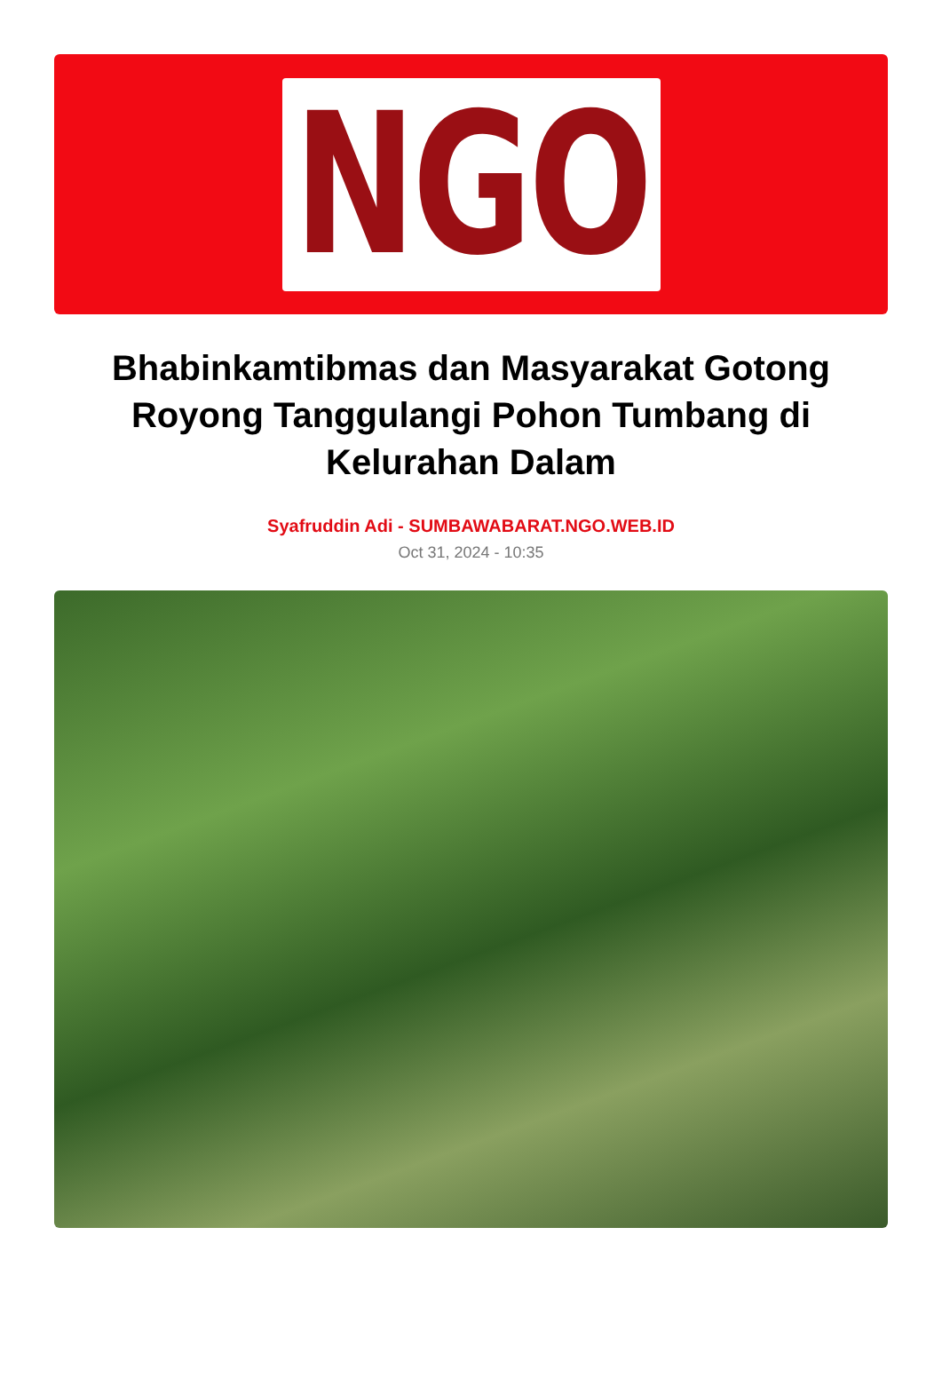NGO
Bhabinkamtibmas dan Masyarakat Gotong Royong Tanggulangi Pohon Tumbang di Kelurahan Dalam
Syafruddin Adi - SUMBAWABARAT.NGO.WEB.ID
Oct 31, 2024 - 10:35